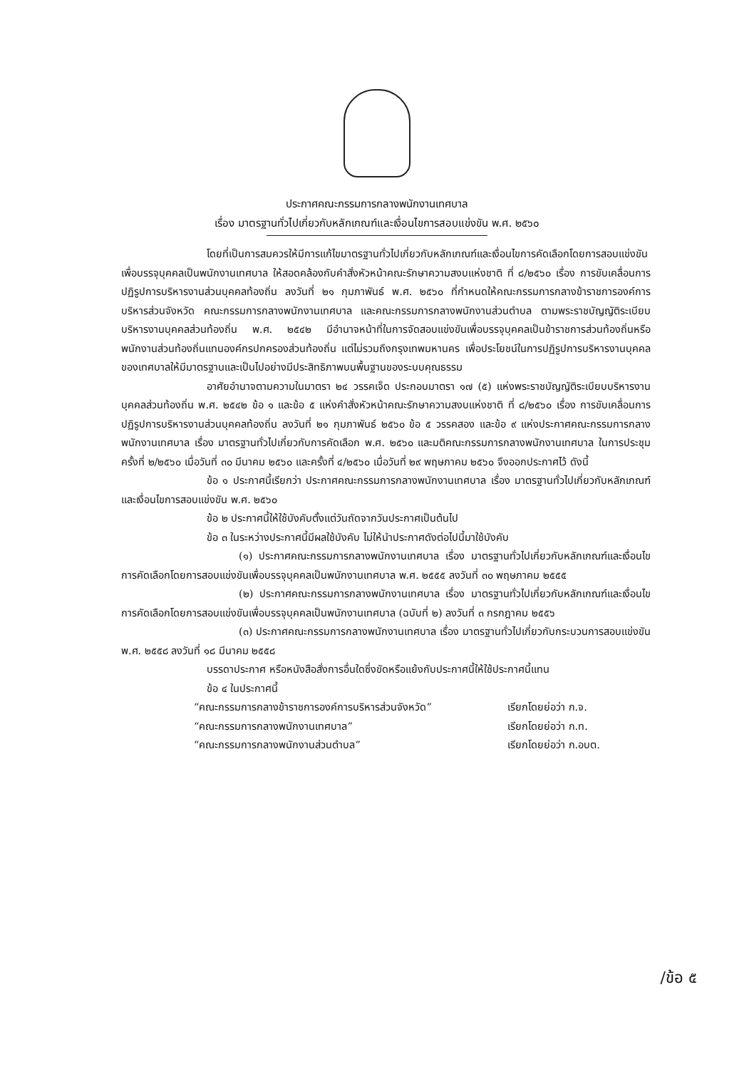ประกาศคณะกรรมการกลางพนักงานเทศบาล
เรื่อง มาตรฐานทั่วไปเกี่ยวกับหลักเกณฑ์และเงื่อนไขการสอบแข่งขัน พ.ศ. ๒๕๖๐
โดยที่เป็นการสมควรให้มีการแก้ไขมาตรฐานทั่วไปเกี่ยวกับหลักเกณฑ์และเงื่อนไขการคัดเลือกโดยการสอบแข่งขันเพื่อบรรจุบุคคลเป็นพนักงานเทศบาล ให้สอดคล้องกับคำสั่งหัวหน้าคณะรักษาความสงบแห่งชาติ ที่ ๘/๒๕๖๐ เรื่อง การขับเคลื่อนการปฏิรูปการบริหารงานส่วนบุคคลท้องถิ่น ลงวันที่ ๒๑ กุมภาพันธ์ พ.ศ. ๒๕๖๐ ที่กำหนดให้คณะกรรมการกลางข้าราชการองค์การบริหารส่วนจังหวัด คณะกรรมการกลางพนักงานเทศบาล และคณะกรรมการกลางพนักงานส่วนตำบล ตามพระราชบัญญัติระเบียบบริหารงานบุคคลส่วนท้องถิ่น พ.ศ. ๒๕๔๒ มีอำนาจหน้าที่ในการจัดสอบแข่งขันเพื่อบรรจุบุคคลเป็นข้าราชการส่วนท้องถิ่นหรือพนักงานส่วนท้องถิ่นแทนองค์กรปกครองส่วนท้องถิ่น แต่ไม่รวมถึงกรุงเทพมหานคร เพื่อประโยชน์ในการปฏิรูปการบริหารงานบุคคลของเทศบาลให้มีมาตรฐานและเป็นไปอย่างมีประสิทธิภาพบนพื้นฐานของระบบคุณธรรม
อาศัยอำนาจตามความในมาตรา ๒๔ วรรคเจ็ด ประกอบมาตรา ๑๗ (๕) แห่งพระราชบัญญัติระเบียบบริหารงานบุคคลส่วนท้องถิ่น พ.ศ. ๒๕๔๒ ข้อ ๑ และข้อ ๕ แห่งคำสั่งหัวหน้าคณะรักษาความสงบแห่งชาติ ที่ ๘/๒๕๖๐ เรื่อง การขับเคลื่อนการปฏิรูปการบริหารงานส่วนบุคคลท้องถิ่น ลงวันที่ ๒๑ กุมภาพันธ์ ๒๕๖๐ ข้อ ๕ วรรคสอง และข้อ ๙ แห่งประกาศคณะกรรมการกลางพนักงานเทศบาล เรื่อง มาตรฐานทั่วไปเกี่ยวกับการคัดเลือก พ.ศ. ๒๕๖๐ และมติคณะกรรมการกลางพนักงานเทศบาล ในการประชุมครั้งที่ ๒/๒๕๖๐ เมื่อวันที่ ๓๐ มีนาคม ๒๕๖๐ และครั้งที่ ๔/๒๕๖๐ เมื่อวันที่ ๒๙ พฤษภาคม ๒๕๖๐ จึงออกประกาศไว้ ดังนี้
ข้อ ๑ ประกาศนี้เรียกว่า ประกาศคณะกรรมการกลางพนักงานเทศบาล เรื่อง มาตรฐานทั่วไปเกี่ยวกับหลักเกณฑ์และเงื่อนไขการสอบแข่งขัน พ.ศ. ๒๕๖๐
ข้อ ๒ ประกาศนี้ให้ใช้บังคับตั้งแต่วันถัดจากวันประกาศเป็นต้นไป
ข้อ ๓ ในระหว่างประกาศนี้มีผลใช้บังคับ ไม่ให้นำประกาศดังต่อไปนี้มาใช้บังคับ
(๑) ประกาศคณะกรรมการกลางพนักงานเทศบาล เรื่อง มาตรฐานทั่วไปเกี่ยวกับหลักเกณฑ์และเงื่อนไขการคัดเลือกโดยการสอบแข่งขันเพื่อบรรจุบุคคลเป็นพนักงานเทศบาล พ.ศ. ๒๕๕๕ ลงวันที่ ๓๐ พฤษภาคม ๒๕๕๕
(๒) ประกาศคณะกรรมการกลางพนักงานเทศบาล เรื่อง มาตรฐานทั่วไปเกี่ยวกับหลักเกณฑ์และเงื่อนไขการคัดเลือกโดยการสอบแข่งขันเพื่อบรรจุบุคคลเป็นพนักงานเทศบาล (ฉบับที่ ๒) ลงวันที่ ๓ กรกฎาคม ๒๕๕๖
(๓) ประกาศคณะกรรมการกลางพนักงานเทศบาล เรื่อง มาตรฐานทั่วไปเกี่ยวกับกระบวนการสอบแข่งขัน พ.ศ. ๒๕๕๘ ลงวันที่ ๑๘ มีนาคม ๒๕๕๘
บรรดาประกาศ หรือหนังสือสั่งการอื่นใดซึ่งขัดหรือแย้งกับประกาศนี้ให้ใช้ประกาศนี้แทน
ข้อ ๔ ในประกาศนี้
“คณะกรรมการกลางข้าราชการองค์การบริหารส่วนจังหวัด” เรียกโดยย่อว่า ก.จ.
“คณะกรรมการกลางพนักงานเทศบาล” เรียกโดยย่อว่า ก.ท.
“คณะกรรมการกลางพนักงานส่วนตำบล” เรียกโดยย่อว่า ก.อบต.
/ข้อ ๕